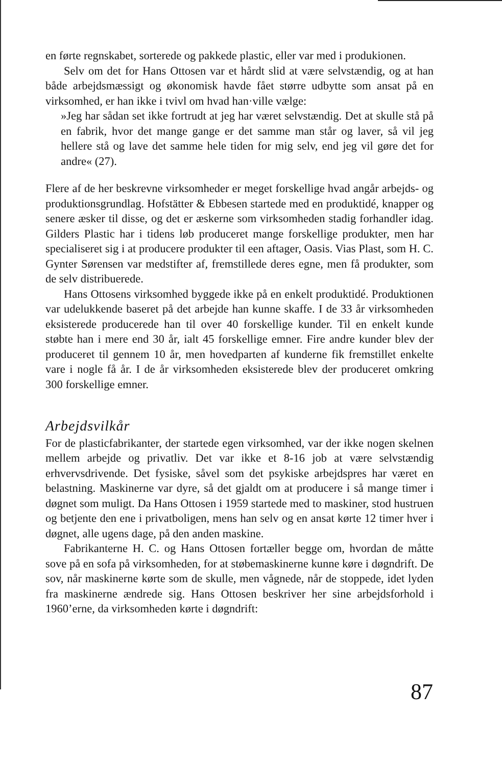en førte regnskabet, sorterede og pakkede plastic, eller var med i produkionen.
Selv om det for Hans Ottosen var et hårdt slid at være selvstændig, og at han både arbejdsmæssigt og økonomisk havde fået større udbytte som ansat på en virksomhed, er han ikke i tvivl om hvad han·ville vælge:
»Jeg har sådan set ikke fortrudt at jeg har været selvstændig. Det at skulle stå på en fabrik, hvor det mange gange er det samme man står og laver, så vil jeg hellere stå og lave det samme hele tiden for mig selv, end jeg vil gøre det for andre« (27).
Flere af de her beskrevne virksomheder er meget forskellige hvad angår arbejds- og produktionsgrundlag. Hofstätter & Ebbesen startede med en produktidé, knapper og senere æsker til disse, og det er æskerne som virksomheden stadig forhandler idag. Gilders Plastic har i tidens løb produceret mange forskellige produkter, men har specialiseret sig i at producere produkter til een aftager, Oasis. Vias Plast, som H. C. Gynter Sørensen var medstifter af, fremstillede deres egne, men få produkter, som de selv distribuerede.
Hans Ottosens virksomhed byggede ikke på en enkelt produktidé. Produktionen var udelukkende baseret på det arbejde han kunne skaffe. I de 33 år virksomheden eksisterede producerede han til over 40 forskellige kunder. Til en enkelt kunde støbte han i mere end 30 år, ialt 45 forskellige emner. Fire andre kunder blev der produceret til gennem 10 år, men hovedparten af kunderne fik fremstillet enkelte vare i nogle få år. I de år virksomheden eksisterede blev der produceret omkring 300 forskellige emner.
Arbejdsvilkår
For de plasticfabrikanter, der startede egen virksomhed, var der ikke nogen skelnen mellem arbejde og privatliv. Det var ikke et 8-16 job at være selvstændig erhvervsdrivende. Det fysiske, såvel som det psykiske arbejdspres har været en belastning. Maskinerne var dyre, så det gjaldt om at producere i så mange timer i døgnet som muligt. Da Hans Ottosen i 1959 startede med to maskiner, stod hustruen og betjente den ene i privatboligen, mens han selv og en ansat kørte 12 timer hver i døgnet, alle ugens dage, på den anden maskine.
Fabrikanterne H. C. og Hans Ottosen fortæller begge om, hvordan de måtte sove på en sofa på virksomheden, for at støbemaskinerne kunne køre i døgndrift. De sov, når maskinerne kørte som de skulle, men vågnede, når de stoppede, idet lyden fra maskinerne ændrede sig. Hans Ottosen beskriver her sine arbejdsforhold i 1960’erne, da virksomheden kørte i døgndrift:
87